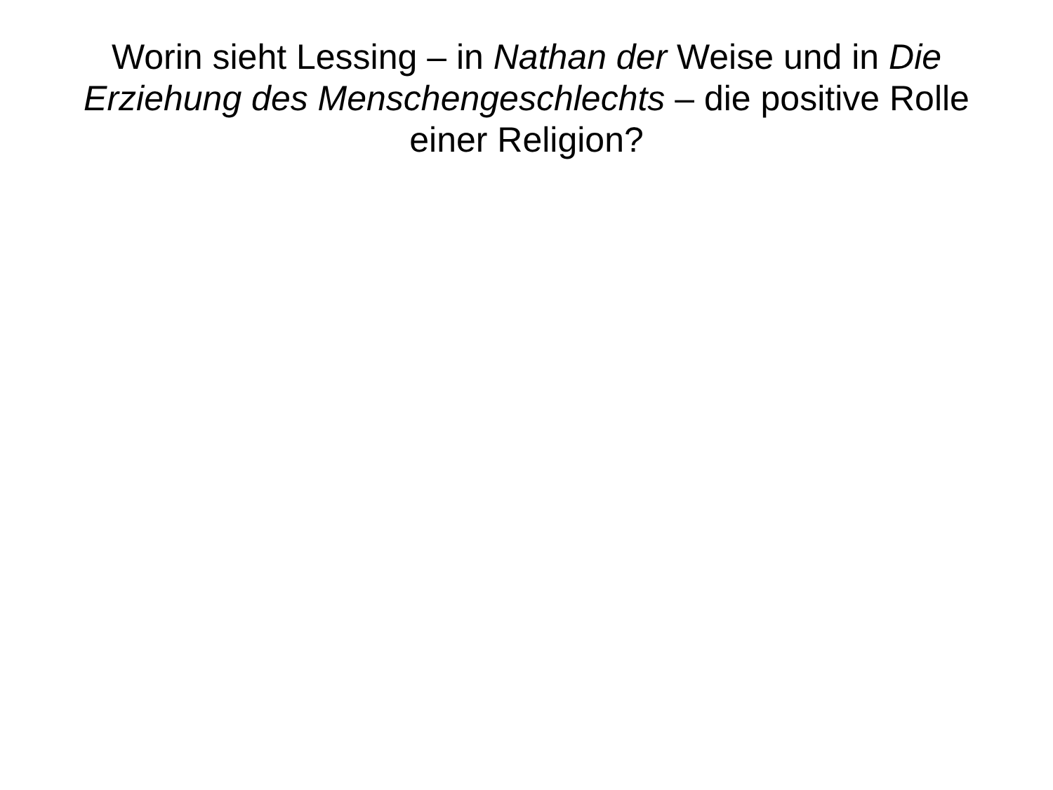Worin sieht Lessing – in Nathan der Weise und in Die Erziehung des Menschengeschlechts – die positive Rolle einer Religion?